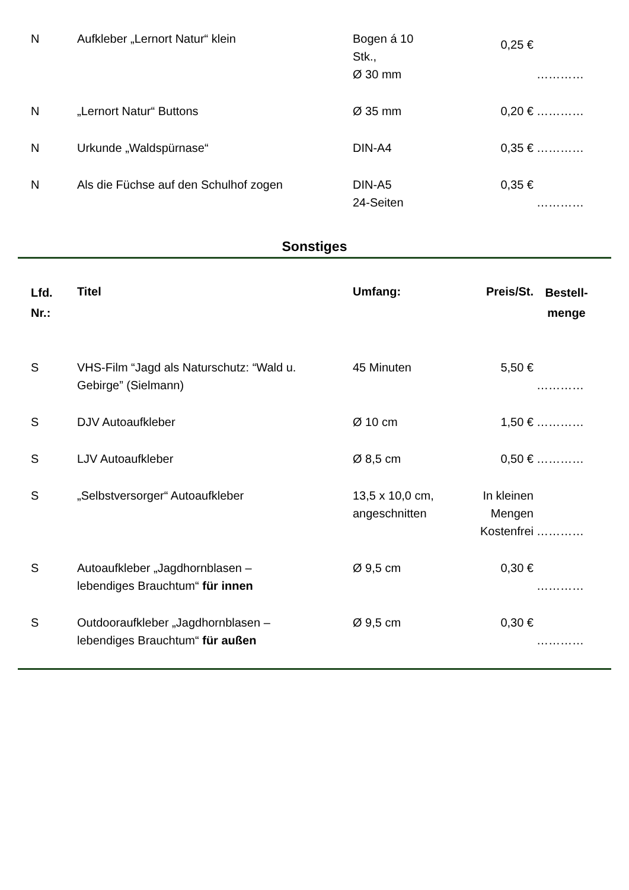| N | Aufkleber „Lernort Natur“ klein | Bogen á 10 Stk., Ø 30 mm | 0,25 € | ………… |
| N | „Lernort Natur“ Buttons | Ø 35 mm | 0,20 € | ………… |
| N | Urkunde „Waldspürnase“ | DIN-A4 | 0,35 € | ………… |
| N | Als die Füchse auf den Schulhof zogen | DIN-A5 24-Seiten | 0,35 € | ………… |
Sonstiges
| Lfd. Nr.: | Titel | Umfang: | Preis/St. | Bestell- menge |
| --- | --- | --- | --- | --- |
| S | VHS-Film “Jagd als Naturschutz: “Wald u. Gebirge” (Sielmann) | 45 Minuten | 5,50 € | ………… |
| S | DJV Autoaufkleber | Ø 10 cm | 1,50 € | ………… |
| S | LJV Autoaufkleber | Ø 8,5 cm | 0,50 € | ………… |
| S | „Selbstversorger“ Autoaufkleber | 13,5 x 10,0 cm, angeschnitten | In kleinen Mengen Kostenfrei | ………… |
| S | Autoaufkleber „Jagdhornblasen – lebendiges Brauchtum“ für innen | Ø 9,5 cm | 0,30 € | ………… |
| S | Outdooraufkleber „Jagdhornblasen – lebendiges Brauchtum“ für außen | Ø 9,5 cm | 0,30 € | ………… |